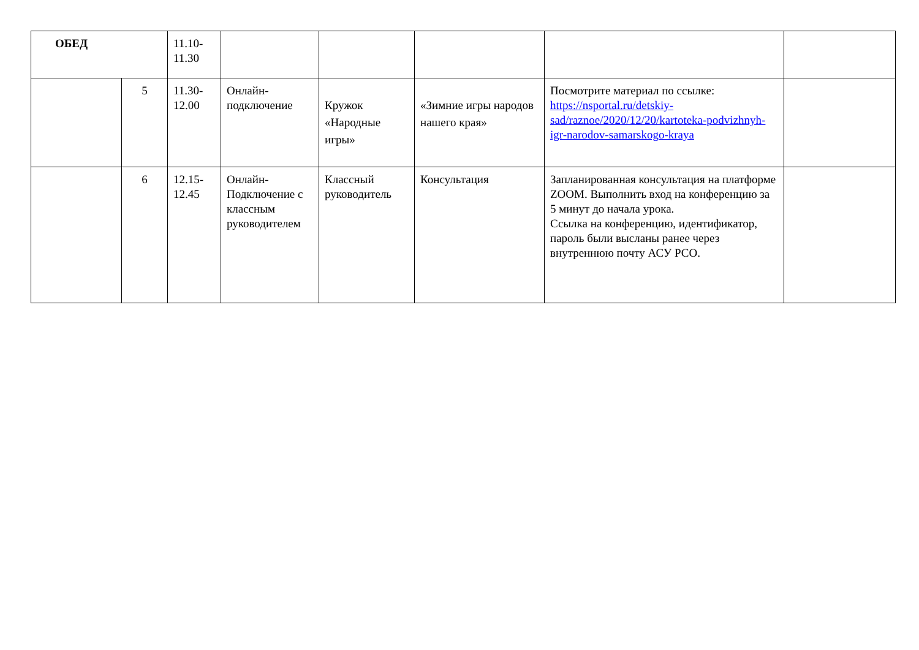| ОБЕД | | 11.10- 11.30 | | | | | |
| | 5 | 11.30- 12.00 | Онлайн-подключение | Кружок «Народные игры» | «Зимние игры народов нашего края» | Посмотрите материал по ссылке: https://nsportal.ru/detskiy-sad/raznoe/2020/12/20/kartoteka-podvizhnyh-igr-narodov-samarskogo-kraya | |
| | 6 | 12.15- 12.45 | Онлайн-Подключение с классным руководителем | Классный руководитель | Консультация | Запланированная консультация на платформе ZOOM. Выполнить вход на конференцию за 5 минут до начала урока. Ссылка на конференцию, идентификатор, пароль были высланы ранее через внутреннюю почту АСУ РСО. | |